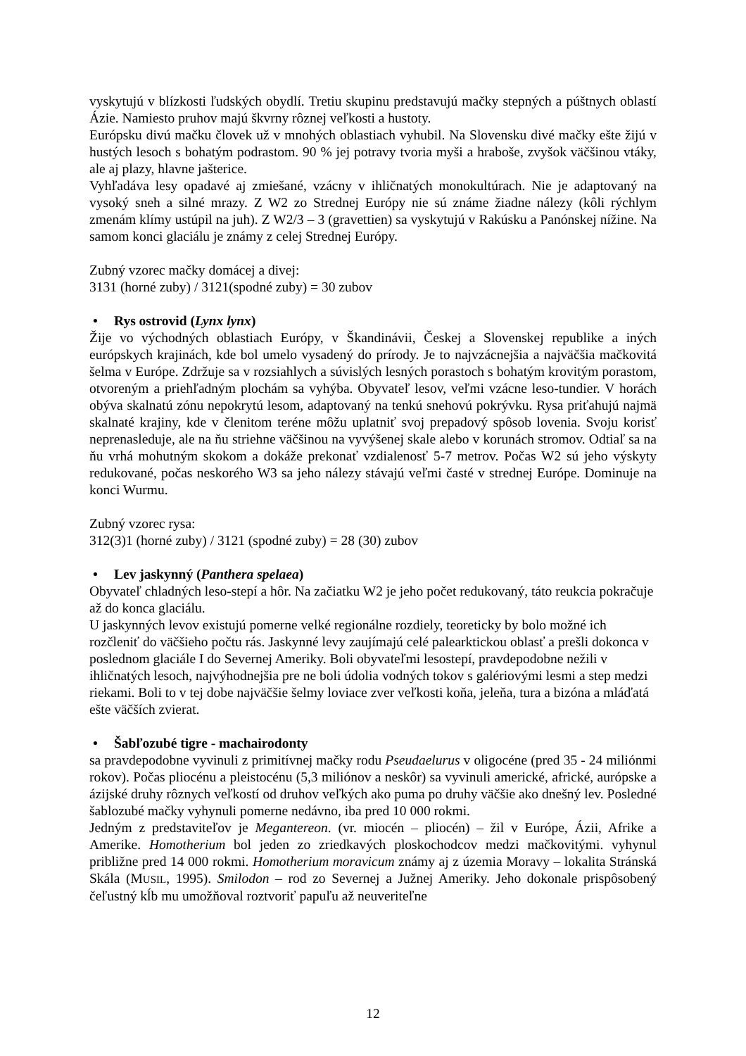vyskytujú v blízkosti ľudských obydlí. Tretiu skupinu predstavujú mačky stepných a púštnych oblastí Ázie. Namiesto pruhov majú škvrny rôznej veľkosti a hustoty.
Európsku divú mačku človek už v mnohých oblastiach vyhubil. Na Slovensku divé mačky ešte žijú v hustých lesoch s bohatým podrastom. 90 % jej potravy tvoria myši a hraboše, zvyšok väčšinou vtáky, ale aj plazy, hlavne jašterice.
Vyhľadáva lesy opadavé aj zmiešané, vzácny v ihličnatých monokultúrach. Nie je adaptovaný na vysoký sneh a silné mrazy. Z W2 zo Strednej Európy nie sú známe žiadne nálezy (kôli rýchlym zmenám klímy ustúpil na juh). Z W2/3 – 3 (gravettien) sa vyskytujú v Rakúsku a Panónskej nížine. Na samom konci glaciálu je známy z celej Strednej Európy.
Zubný vzorec mačky domácej a divej:
3131 (horné zuby) / 3121(spodné zuby) = 30 zubov
• Rys ostrovid (Lynx lynx)
Žije vo východných oblastiach Európy, v Škandinávii, Českej a Slovenskej republike a iných európskych krajinách, kde bol umelo vysadený do prírody. Je to najvzácnejšia a najväčšia mačkovitá šelma v Európe. Zdržuje sa v rozsiahlych a súvislých lesných porastoch s bohatým krovitým porastom, otvoreným a priehľadným plochám sa vyhýba. Obyvateľ lesov, veľmi vzácne leso-tundier. V horách obýva skalnatú zónu nepokrytú lesom, adaptovaný na tenkú snehovú pokrývku. Rysa priťahujú najmä skalnaté krajiny, kde v členitom teréne môžu uplatniť svoj prepadový spôsob lovenia. Svoju korisť neprenasleduje, ale na ňu striehne väčšinou na vyvýšenej skale alebo v korunách stromov. Odtiaľ sa na ňu vrhá mohutným skokom a dokáže prekonať vzdialenosť 5-7 metrov. Počas W2 sú jeho výskyty redukované, počas neskorého W3 sa jeho nálezy stávajú veľmi časté v strednej Európe. Dominuje na konci Wurmu.
Zubný vzorec rysa:
312(3)1 (horné zuby) / 3121 (spodné zuby) = 28 (30) zubov
• Lev jaskynný (Panthera spelaea)
Obyvateľ chladných leso-stepí a hôr. Na začiatku W2 je jeho počet redukovaný, táto reukcia pokračuje až do konca glaciálu.
U jaskynných levov existujú pomerne velké regionálne rozdiely, teoreticky by bolo možné ich rozčleniť do väčšieho počtu rás. Jaskynné levy zaujímajú celé palearktickou oblasť a prešli dokonca v poslednom glaciále I do Severnej Ameriky. Boli obyvateľmi lesostepí, pravdepodobne nežili v ihličnatých lesoch, najvýhodnejšia pre ne boli údolia vodných tokov s galériovými lesmi a step medzi riekami. Boli to v tej dobe najväčšie šelmy loviace zver veľkosti koňa, jeleňa, tura a bizóna a mláďatá ešte väčších zvierat.
• Šabľozubé tigre - machairodonty
sa pravdepodobne vyvinuli z primitívnej mačky rodu Pseudaelurus v oligocéne (pred 35 - 24 miliónmi rokov). Počas pliocénu a pleistocénu (5,3 miliónov a neskôr) sa vyvinuli americké, africké, aurópske a ázijské druhy rôznych veľkostí od druhov veľkých ako puma po druhy väčšie ako dnešný lev. Posledné šablozubé mačky vyhynuli pomerne nedávno, iba pred 10 000 rokmi.
Jedným z predstaviteľov je Megantereon. (vr. miocén – pliocén) – žil v Európe, Ázii, Afrike a Amerike. Homotherium bol jeden zo zriedkavých ploskochodcov medzi mačkovitými. vyhynul približne pred 14 000 rokmi. Homotherium moravicum známy aj z územia Moravy – lokalita Stránská Skála (MUSIL, 1995). Smilodon – rod zo Severnej a Južnej Ameriky. Jeho dokonale prispôsobený čeľustný kĺb mu umožňoval roztvoriť papuľu až neuveriteľne
12